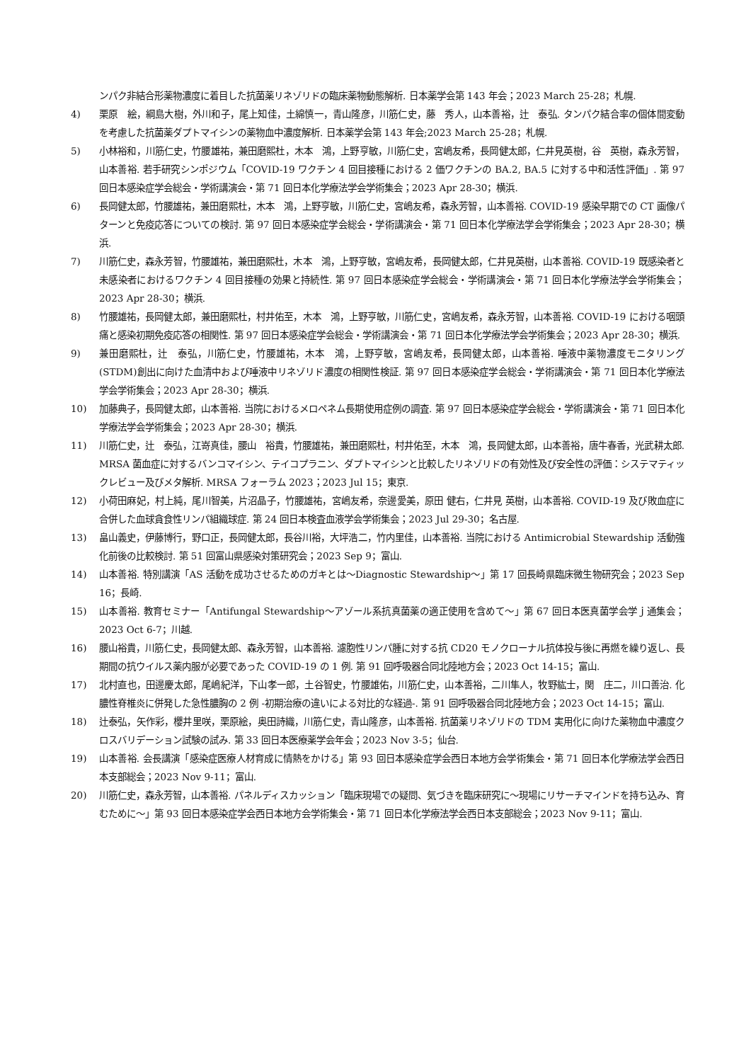ンパク非結合形薬物濃度に着目した抗菌薬リネゾリドの臨床薬物動態解析. 日本薬学会第 143 年会；2023 March 25-28；札幌.
4) 栗原　絵，綱島大樹，外川和子，尾上知佳，土綿慎一，青山隆彦，川筋仁史，藤　秀人，山本善裕，辻　泰弘. タンパク結合率の個体間変動を考慮した抗菌薬ダプトマイシンの薬物血中濃度解析. 日本薬学会第 143 年会;2023 March 25-28；札幌.
5) 小林裕和，川筋仁史，竹腰雄祐，兼田磨熙杜，木本　鴻，上野亨敏，川筋仁史，宮嶋友希，長岡健太郎，仁井見英樹，谷　英樹，森永芳智，山本善裕. 若手研究シンポジウム「COVID-19 ワクチン 4 回目接種における 2 価ワクチンの BA.2, BA.5 に対する中和活性評価」. 第 97 回日本感染症学会総会・学術講演会・第 71 回日本化学療法学会学術集会；2023 Apr 28-30；横浜.
6) 長岡健太郎，竹腰雄祐，兼田磨熙杜，木本　鴻，上野亨敏，川筋仁史，宮嶋友希，森永芳智，山本善裕. COVID-19 感染早期での CT 画像パターンと免疫応答についての検討. 第 97 回日本感染症学会総会・学術講演会・第 71 回日本化学療法学会学術集会；2023 Apr 28-30；横浜.
7) 川筋仁史，森永芳智，竹腰雄祐，兼田磨熙杜，木本　鴻，上野亨敏，宮嶋友希，長岡健太郎，仁井見英樹，山本善裕. COVID-19 既感染者と未感染者におけるワクチン 4 回目接種の効果と持続性. 第 97 回日本感染症学会総会・学術講演会・第 71 回日本化学療法学会学術集会；2023 Apr 28-30；横浜.
8) 竹腰雄祐，長岡健太郎，兼田磨熙杜，村井佑至，木本　鴻，上野亨敏，川筋仁史，宮嶋友希，森永芳智，山本善裕. COVID-19 における咽頭痛と感染初期免疫応答の相関性. 第 97 回日本感染症学会総会・学術講演会・第 71 回日本化学療法学会学術集会；2023 Apr 28-30；横浜.
9) 兼田磨熙杜，辻　泰弘，川筋仁史，竹腰雄祐，木本　鴻，上野亨敏，宮嶋友希，長岡健太郎，山本善裕. 唾液中薬物濃度モニタリング(STDM)創出に向けた血清中および唾液中リネゾリド濃度の相関性検証. 第 97 回日本感染症学会総会・学術講演会・第 71 回日本化学療法学会学術集会；2023 Apr 28-30；横浜.
10) 加藤典子，長岡健太郎，山本善裕. 当院におけるメロペネム長期使用症例の調査. 第 97 回日本感染症学会総会・学術講演会・第 71 回日本化学療法学会学術集会；2023 Apr 28-30；横浜.
11) 川筋仁史，辻　泰弘，江嵜真佳，腰山　裕貴，竹腰雄祐，兼田磨熙杜，村井佑至，木本　鴻，長岡健太郎，山本善裕，唐牛春香，光武耕太郎. MRSA 菌血症に対するバンコマイシン、テイコプラニン、ダプトマイシンと比較したリネゾリドの有効性及び安全性の評価：システマティックレビュー及びメタ解析. MRSA フォーラム 2023；2023 Jul 15；東京.
12) 小荷田麻妃，村上純，尾川智美，片沼晶子，竹腰雄祐，宮嶋友希，奈邊愛美，原田 健右，仁井見 英樹，山本善裕. COVID-19 及び敗血症に合併した血球貪食性リンパ組織球症. 第 24 回日本検査血液学会学術集会；2023 Jul 29-30；名古屋.
13) 畠山義史，伊藤博行，野口正，長岡健太郎，長谷川裕，大坪浩二，竹内里佳，山本善裕. 当院における Antimicrobial Stewardship 活動強化前後の比較検討. 第 51 回富山県感染対策研究会；2023 Sep 9；富山.
14) 山本善裕. 特別講演「AS 活動を成功させるためのガキとは～Diagnostic Stewardship～」第 17 回長崎県臨床微生物研究会；2023 Sep 16；長崎.
15) 山本善裕. 教育セミナー「Antifungal Stewardship～アゾール系抗真菌薬の適正使用を含めて～」第 67 回日本医真菌学会学ｊ通集会；2023 Oct 6-7；川越.
16) 腰山裕貴，川筋仁史，長岡健太郎、森永芳智，山本善裕. 濾胞性リンパ腫に対する抗 CD20 モノクローナル抗体投与後に再燃を繰り返し、長期間の抗ウイルス薬内服が必要であった COVID-19 の 1 例. 第 91 回呼吸器合同北陸地方会；2023 Oct 14-15；富山.
17) 北村直也，田邊慶太郎，尾嶋紀洋，下山孝一郎，土谷智史，竹腰雄佑，川筋仁史，山本善裕，二川隼人，牧野紘士，関　庄二，川口善治. 化膿性脊椎炎に併発した急性膿胸の 2 例 -初期治療の違いによる対比的な経過-. 第 91 回呼吸器合同北陸地方会；2023 Oct 14-15；富山.
18) 辻泰弘，矢作彩，櫻井里咲，栗原絵，奥田詩織，川筋仁史，青山隆彦，山本善裕. 抗菌薬リネゾリドの TDM 実用化に向けた薬物血中濃度クロスバリデーション試験の試み. 第 33 回日本医療薬学会年会；2023 Nov 3-5；仙台.
19) 山本善裕. 会長講演「感染症医療人材育成に情熱をかける」第 93 回日本感染症学会西日本地方会学術集会・第 71 回日本化学療法学会西日本支部総会；2023 Nov 9-11；富山.
20) 川筋仁史，森永芳智，山本善裕. パネルディスカッション「臨床現場での疑問、気づきを臨床研究に～現場にリサーチマインドを持ち込み、育むために～」第 93 回日本感染症学会西日本地方会学術集会・第 71 回日本化学療法学会西日本支部総会；2023 Nov 9-11；富山.